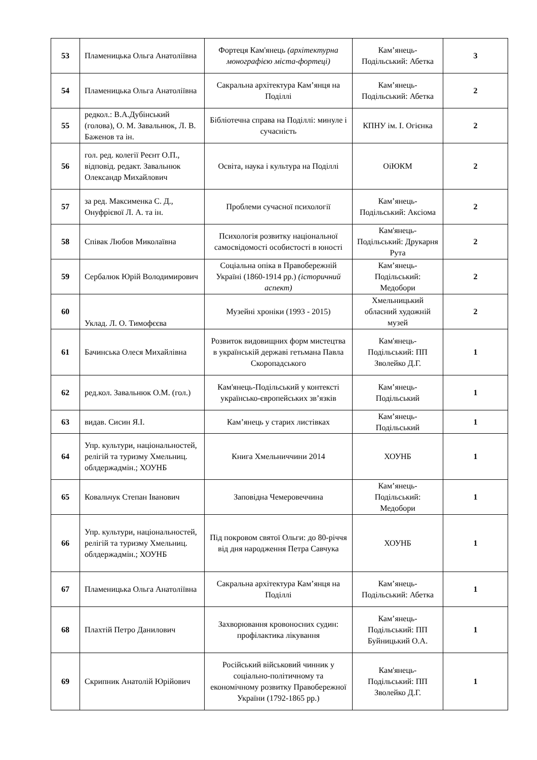| 53 | Пламеницька Ольга Анатоліївна | Фортеця Кам'янець (архітектурна монографією міста-фортеці) | Кам’янець-Подільський: Абетка | 3 |
| 54 | Пламеницька Ольга Анатоліївна | Сакральна архітектура Кам’янця на Поділлі | Кам’янець-Подільський: Абетка | 2 |
| 55 | редкол.: В.А.Дубінський (голова), О. М. Завальнюк, Л. В. Баженов та ін. | Бібліотечна справа на Поділлі: минуле і сучасність | КПНУ ім. І. Огієнка | 2 |
| 56 | гол. ред. колегії Реєнт О.П., відповід. редакт. Завальнюк Олександр Михайлович | Освіта, наука і культура на Поділлі | ОіЮКМ | 2 |
| 57 | за ред. Максименка С. Д., Онуфрієвої Л. А. та ін. | Проблеми сучасної психології | Кам’янець-Подільський: Аксіома | 2 |
| 58 | Співак Любов Миколаївна | Психологія розвитку національної самосвідомості особистості в юності | Кам'янець-Подільський: Друкарня Рута | 2 |
| 59 | Сербалюк Юрій Володимирович | Соціальна опіка в Правобережній Україні (1860-1914 рр.) (історичний аспект) | Кам’янець-Подільський: Медобори | 2 |
| 60 | Уклад. Л. О. Тимофєєва | Музейні хроніки (1993 - 2015) | Хмельницький обласний художній музей | 2 |
| 61 | Бачинська Олеся Михайлівна | Розвиток видовищних форм мистецтва в українській державі гетьмана Павла Скоропадського | Кам'янець-Подільський: ПП Зволейко Д.Г. | 1 |
| 62 | ред.кол. Завальнюк О.М. (гол.) | Кам'янець-Подільський у контексті українсько-європейських зв’язків | Кам’янець-Подільський | 1 |
| 63 | видав. Сисин Я.І. | Кам’янець у старих листівках | Кам’янець-Подільський | 1 |
| 64 | Упр. культури, національностей, релігій та туризму Хмельниц. облдержадмін.; ХОУНБ | Книга Хмельниччини 2014 | ХОУНБ | 1 |
| 65 | Ковальчук Степан Іванович | Заповідна Чемеровеччина | Кам’янець-Подільський: Медобори | 1 |
| 66 | Упр. культури, національностей, релігій та туризму Хмельниц. облдержадмін.; ХОУНБ | Під покровом святої Ольги: до 80-річчя від дня народження Петра Савчука | ХОУНБ | 1 |
| 67 | Пламеницька Ольга Анатоліївна | Сакральна архітектура Кам’янця на Поділлі | Кам’янець-Подільський: Абетка | 1 |
| 68 | Плахтій Петро Данилович | Захворювання кровоносних судин: профілактика лікування | Кам’янець-Подільський: ПП Буйницький О.А. | 1 |
| 69 | Скрипник Анатолій Юрійович | Російський військовий чинник у соціально-політичному та економічному розвитку Правобережної України (1792-1865 рр.) | Кам'янець-Подільський: ПП Зволейко Д.Г. | 1 |